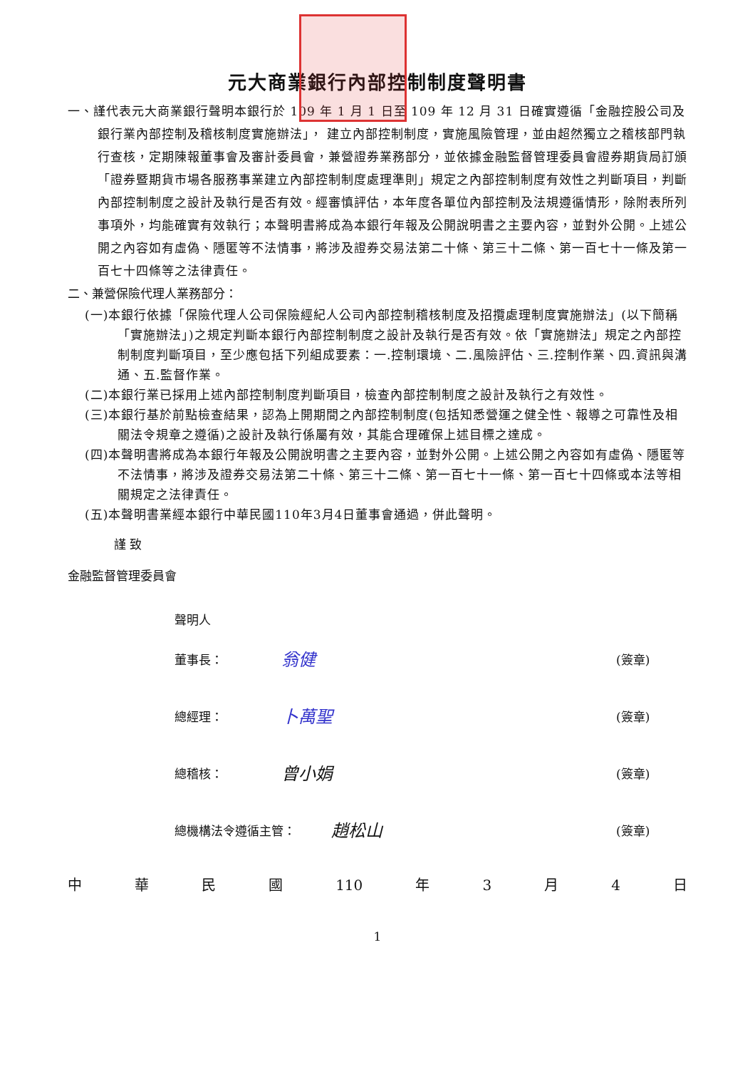元大商業銀行內部控制制度聲明書
一、謹代表元大商業銀行聲明本銀行於 109 年 1 月 1 日至 109 年 12 月 31 日確實遵循「金融控股公司及銀行業內部控制及稽核制度實施辦法」， 建立內部控制制度，實施風險管理，並由超然獨立之稽核部門執行查核，定期陳報董事會及審計委員會，兼營證券業務部分，並依據金融監督管理委員會證券期貨局訂頒「證券暨期貨市場各服務事業建立內部控制制度處理準則」規定之內部控制制度有效性之判斷項目，判斷內部控制制度之設計及執行是否有效。經審慎評估，本年度各單位內部控制及法規遵循情形，除附表所列事項外，均能確實有效執行；本聲明書將成為本銀行年報及公開說明書之主要內容，並對外公開。上述公開之內容如有虛偽、隱匿等不法情事，將涉及證券交易法第二十條、第三十二條、第一百七十一條及第一百七十四條等之法律責任。
二、兼營保險代理人業務部分：
(一)本銀行依據「保險代理人公司保險經紀人公司內部控制稽核制度及招攬處理制度實施辦法」(以下簡稱「實施辦法」)之規定判斷本銀行內部控制制度之設計及執行是否有效。依「實施辦法」規定之內部控制制度判斷項目，至少應包括下列組成要素：一.控制環境、二.風險評估、三.控制作業、四.資訊與溝通、五.監督作業。
(二)本銀行業已採用上述內部控制制度判斷項目，檢查內部控制制度之設計及執行之有效性。
(三)本銀行基於前點檢查結果，認為上開期間之內部控制制度(包括知悉營運之健全性、報導之可靠性及相關法令規章之遵循)之設計及執行係屬有效，其能合理確保上述目標之達成。
(四)本聲明書將成為本銀行年報及公開說明書之主要內容，並對外公開。上述公開之內容如有虛偽、隱匿等不法情事，將涉及證券交易法第二十條、第三十二條、第一百七十一條、第一百七十四條或本法等相關規定之法律責任。
(五)本聲明書業經本銀行中華民國110年3月4日董事會通過，併此聲明。
謹 致
金融監督管理委員會
聲明人
董事長： 翁健 (簽章)
總經理： 卜萬聖 (簽章)
總稽核： 曾小娟 (簽章)
總機構法令遵循主管： 趙松山 (簽章)
中 華 民 國 110 年 3 月 4 日
1